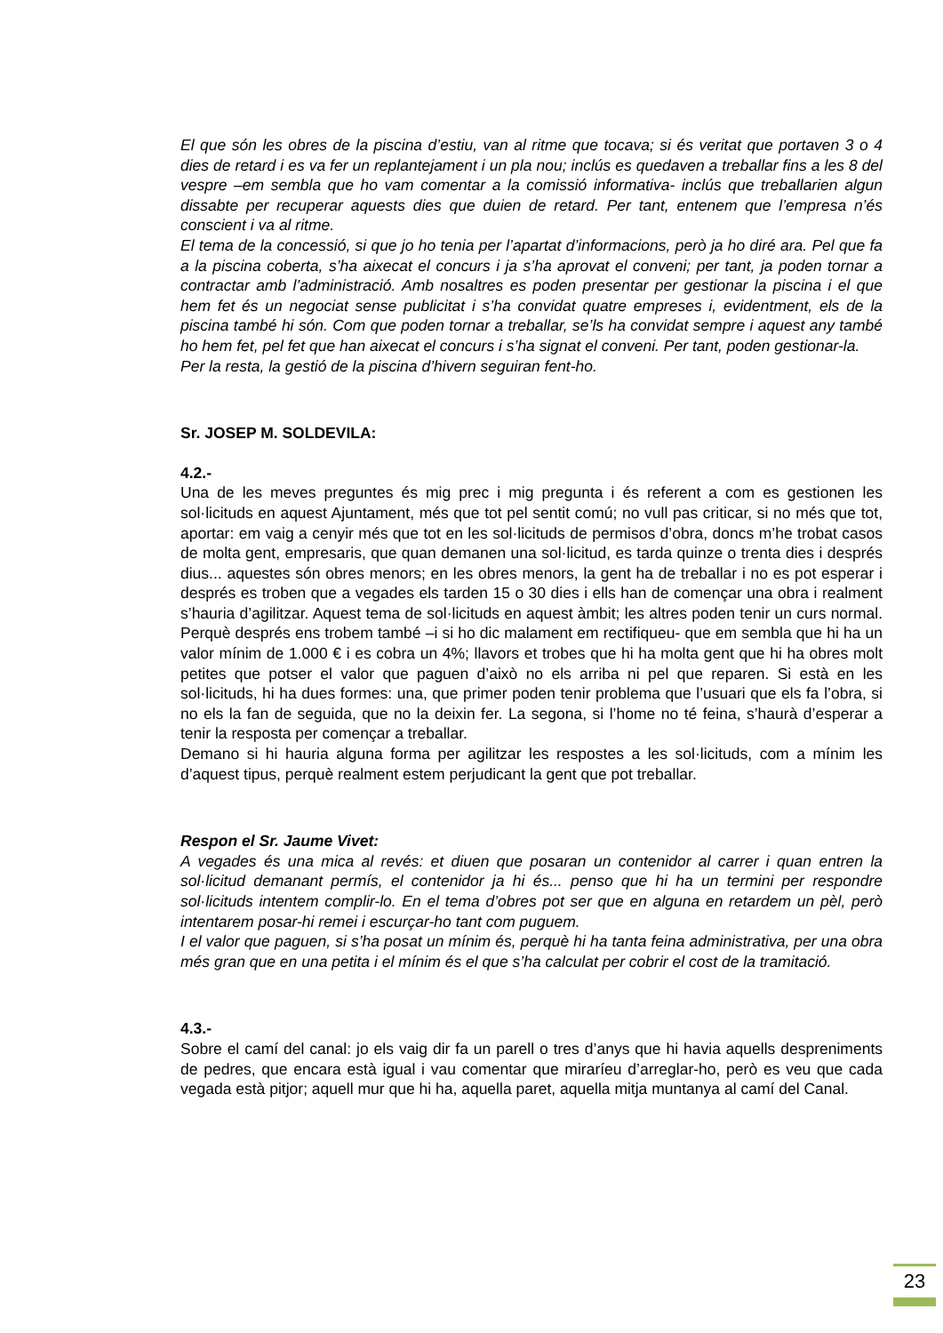El que són les obres de la piscina d’estiu, van al ritme que tocava; si és veritat que portaven 3 o 4 dies de retard i es va fer un replantejament i un pla nou; inclús es quedaven a treballar fins a les 8 del vespre –em sembla que ho vam comentar a la comissió informativa- inclús que treballarien algun dissabte per recuperar aquests dies que duien de retard. Per tant, entenem que l’empresa n’és conscient i va al ritme.
El tema de la concessió, si que jo ho tenia per l’apartat d’informacions, però ja ho diré ara. Pel que fa a la piscina coberta, s’ha aixecat el concurs i ja s’ha aprovat el conveni; per tant, ja poden tornar a contractar amb l’administració. Amb nosaltres es poden presentar per gestionar la piscina i el que hem fet és un negociat sense publicitat i s’ha convidat quatre empreses i, evidentment, els de la piscina també hi són. Com que poden tornar a treballar, se’ls ha convidat sempre i aquest any també ho hem fet, pel fet que han aixecat el concurs i s’ha signat el conveni. Per tant, poden gestionar-la.
Per la resta, la gestió de la piscina d’hivern seguiran fent-ho.
Sr. JOSEP M. SOLDEVILA:
4.2.-
Una de les meves preguntes és mig prec i mig pregunta i és referent a com es gestionen les sol·licituds en aquest Ajuntament, més que tot pel sentit comú; no vull pas criticar, si no més que tot, aportar: em vaig a cenyir més que tot en les sol·licituds de permisos d’obra, doncs m’he trobat casos de molta gent, empresaris, que quan demanen una sol·licitud, es tarda quinze o trenta dies i després dius... aquestes són obres menors; en les obres menors, la gent ha de treballar i no es pot esperar i després es troben que a vegades els tarden 15 o 30 dies i ells han de començar una obra i realment s’hauria d’agilitzar. Aquest tema de sol·licituds en aquest àmbit; les altres poden tenir un curs normal. Perquè després ens trobem també –i si ho dic malament em rectifiqueu- que em sembla que hi ha un valor mínim de 1.000 € i es cobra un 4%; llavors et trobes que hi ha molta gent que hi ha obres molt petites que potser el valor que paguen d’això no els arriba ni pel que reparen. Si està en les sol·licituds, hi ha dues formes: una, que primer poden tenir problema que l’usuari que els fa l’obra, si no els la fan de seguida, que no la deixin fer. La segona, si l’home no té feina, s’haurà d’esperar a tenir la resposta per començar a treballar.
Demano si hi hauria alguna forma per agilitzar les respostes a les sol·licituds, com a mínim les d’aquest tipus, perquè realment estem perjudicant la gent que pot treballar.
Respon el Sr. Jaume Vivet:
A vegades és una mica al revés: et diuen que posaran un contenidor al carrer i quan entren la sol·licitud demanant permís, el contenidor ja hi és... penso que hi ha un termini per respondre sol·licituds intentem complir-lo. En el tema d’obres pot ser que en alguna en retardem un pèl, però intentarem posar-hi remei i escurçar-ho tant com puguem.
I el valor que paguen, si s’ha posat un mínim és, perquè hi ha tanta feina administrativa, per una obra més gran que en una petita i el mínim és el que s’ha calculat per cobrir el cost de la tramitació.
4.3.-
Sobre el camí del canal: jo els vaig dir fa un parell o tres d’anys que hi havia aquells despreniments de pedres, que encara està igual i vau comentar que miraríeu d’arreglar-ho, però es veu que cada vegada està pitjor; aquell mur que hi ha, aquella paret, aquella mitja muntanya al camí del Canal.
23